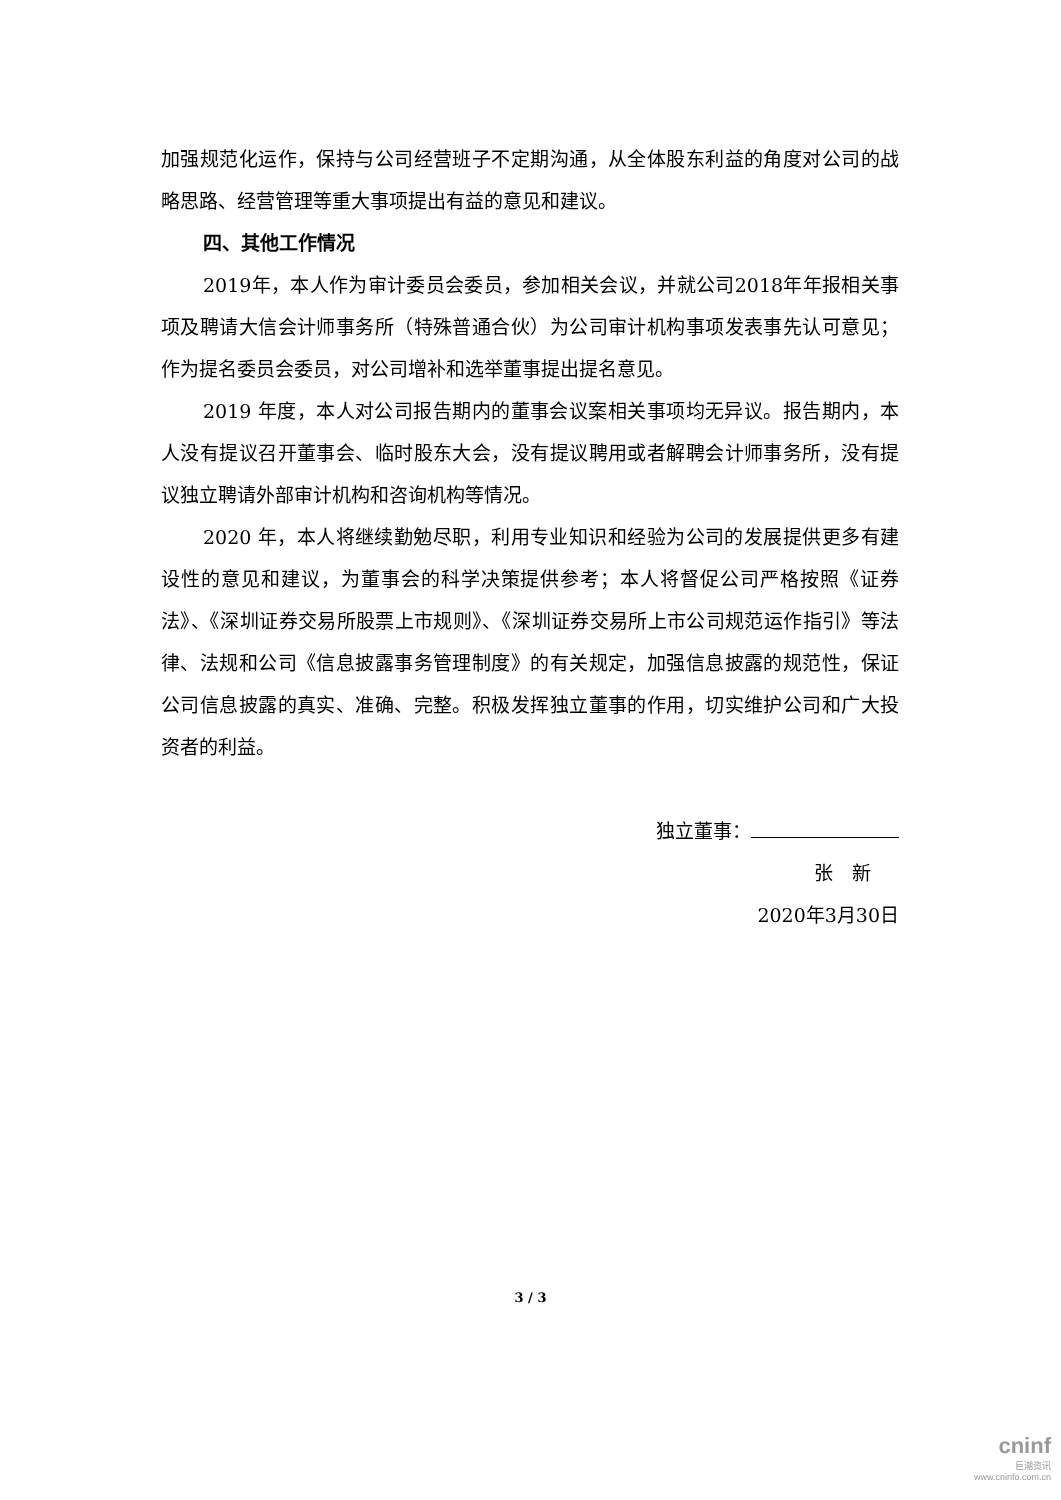加强规范化运作，保持与公司经营班子不定期沟通，从全体股东利益的角度对公司的战略思路、经营管理等重大事项提出有益的意见和建议。
四、其他工作情况
2019年，本人作为审计委员会委员，参加相关会议，并就公司2018年年报相关事项及聘请大信会计师事务所（特殊普通合伙）为公司审计机构事项发表事先认可意见；作为提名委员会委员，对公司增补和选举董事提出提名意见。
2019 年度，本人对公司报告期内的董事会议案相关事项均无异议。报告期内，本人没有提议召开董事会、临时股东大会，没有提议聘用或者解聘会计师事务所，没有提议独立聘请外部审计机构和咨询机构等情况。
2020 年，本人将继续勤勉尽职，利用专业知识和经验为公司的发展提供更多有建设性的意见和建议，为董事会的科学决策提供参考；本人将督促公司严格按照《证券法》、《深圳证券交易所股票上市规则》、《深圳证券交易所上市公司规范运作指引》等法律、法规和公司《信息披露事务管理制度》的有关规定，加强信息披露的规范性，保证公司信息披露的真实、准确、完整。积极发挥独立董事的作用，切实维护公司和广大投资者的利益。
独立董事：
张　新
2020年3月30日
3 / 3
cninf
巨潮资讯
www.cninfo.com.cn